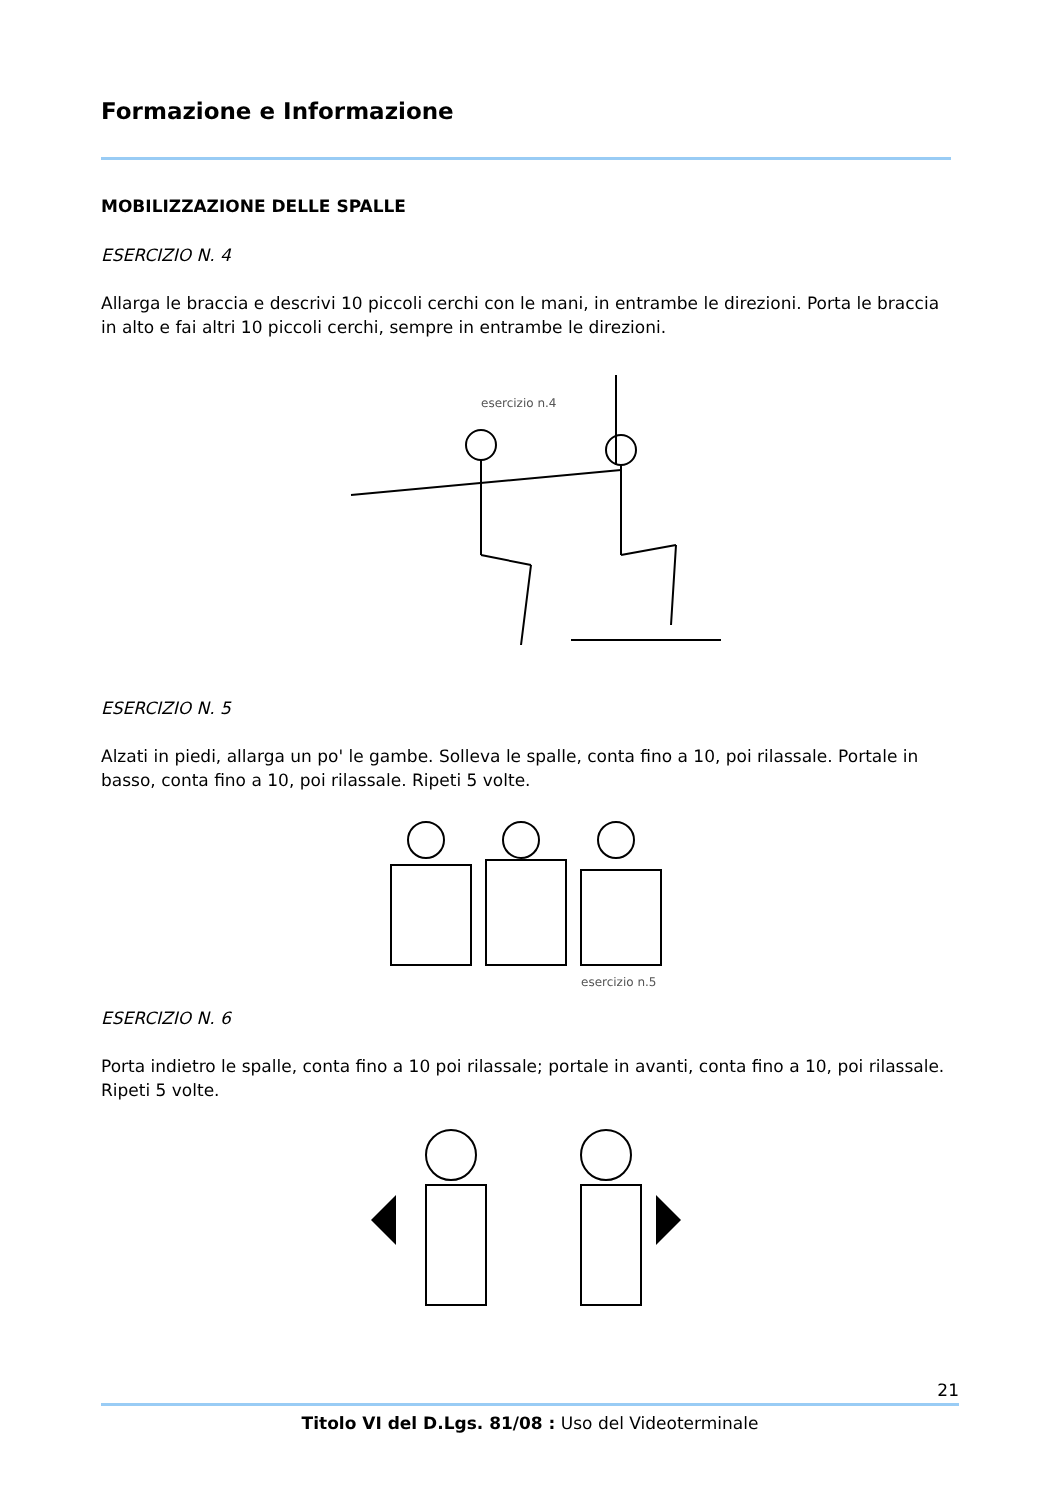Formazione e Informazione
MOBILIZZAZIONE DELLE SPALLE
ESERCIZIO N. 4
Allarga le braccia e descrivi 10 piccoli cerchi con le mani, in entrambe le direzioni. Porta le braccia in alto e fai altri 10 piccoli cerchi, sempre in entrambe le direzioni.
esercizio n.4
ESERCIZIO N. 5
Alzati in piedi, allarga un po' le gambe. Solleva le spalle, conta fino a 10, poi rilassale. Portale in basso, conta fino a 10, poi rilassale. Ripeti 5 volte.
esercizio n.5
ESERCIZIO N. 6
Porta indietro le spalle, conta fino a 10 poi rilassale; portale in avanti, conta fino a 10, poi rilassale. Ripeti 5 volte.
21
Titolo VI del D.Lgs. 81/08 : Uso del Videoterminale